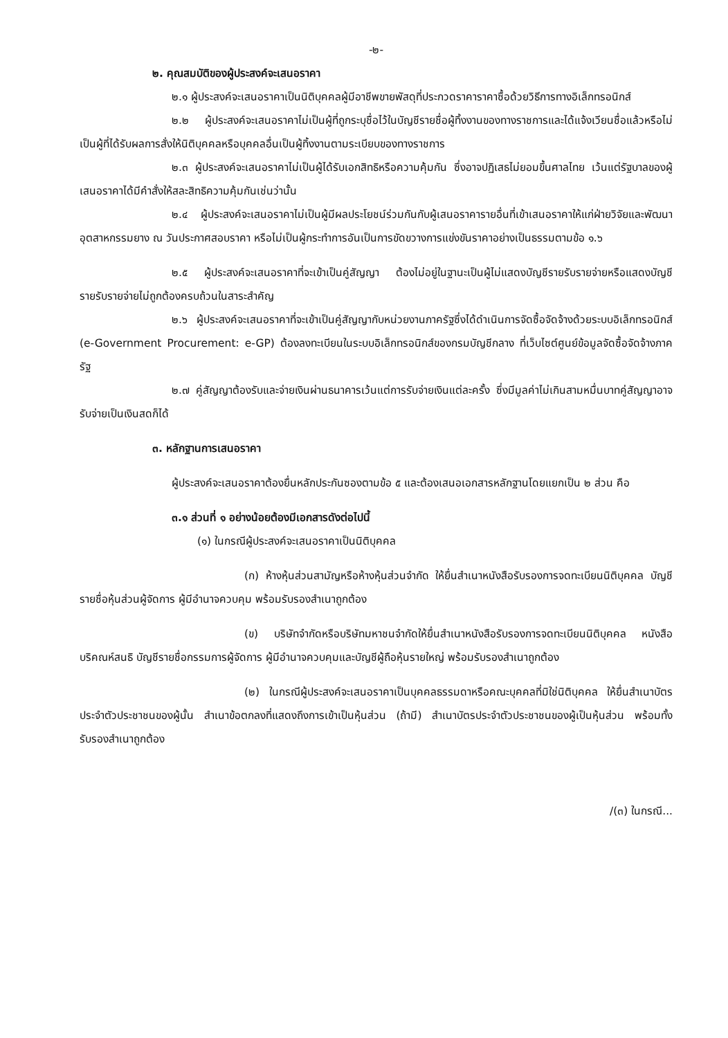-๒-
๒. คุณสมบัติของผู้ประสงค์จะเสนอราคา
๒.๑ ผู้ประสงค์จะเสนอราคาเป็นนิติบุคคลผู้มีอาชีพขายพัสดุที่ประกวดราคาราคาซื้อด้วยวิธีการทางอิเล็กทรอนิกส์
๒.๒ ผู้ประสงค์จะเสนอราคาไม่เป็นผู้ที่ถูกระบุชื่อไว้ในบัญชีรายชื่อผู้ทิ้งงานของทางราชการและได้แจ้งเวียนชื่อแล้วหรือไม่เป็นผู้ที่ได้รับผลการสั่งให้นิติบุคคลหรือบุคคลอื่นเป็นผู้ทิ้งงานตามระเบียบของทางราชการ
๒.๓ ผู้ประสงค์จะเสนอราคาไม่เป็นผู้ได้รับเอกสิทธิหรือความคุ้มกัน ซึ่งอาจปฏิเสธไม่ยอมขึ้นศาลไทย เว้นแต่รัฐบาลของผู้เสนอราคาได้มีคำสั่งให้สละสิทธิความคุ้มกันเช่นว่านั้น
๒.๔ ผู้ประสงค์จะเสนอราคาไม่เป็นผู้มีผลประโยชน์ร่วมกันกับผู้เสนอราคารายอื่นที่เข้าเสนอราคาให้แก่ฝ่ายวิจัยและพัฒนาอุตสาหกรรมยาง ณ วันประกาศสอบราคา หรือไม่เป็นผู้กระทำการอันเป็นการขัดขวางการแข่งขันราคาอย่างเป็นธรรมตามข้อ ๑.๖
๒.๕ ผู้ประสงค์จะเสนอราคาที่จะเข้าเป็นคู่สัญญา ต้องไม่อยู่ในฐานะเป็นผู้ไม่แสดงบัญชีรายรับรายจ่ายหรือแสดงบัญชีรายรับรายจ่ายไม่ถูกต้องครบถ้วนในสาระสำคัญ
๒.๖ ผู้ประสงค์จะเสนอราคาที่จะเข้าเป็นคู่สัญญากับหน่วยงานภาครัฐซึ่งได้ดำเนินการจัดซื้อจัดจ้างด้วยระบบอิเล็กทรอนิกส์ (e-Government Procurement: e-GP) ต้องลงทะเบียนในระบบอิเล็กทรอนิกส์ของกรมบัญชีกลาง ที่เว็บไซต์ศูนย์ข้อมูลจัดซื้อจัดจ้างภาครัฐ
๒.๗ คู่สัญญาต้องรับและจ่ายเงินผ่านธนาคารเว้นแต่การรับจ่ายเงินแต่ละครั้ง ซึ่งมีมูลค่าไม่เกินสามหมื่นบาทคู่สัญญาอาจรับจ่ายเป็นเงินสดก็ได้
๓. หลักฐานการเสนอราคา
ผู้ประสงค์จะเสนอราคาต้องยื่นหลักประกันซองตามข้อ ๕ และต้องเสนอเอกสารหลักฐานโดยแยกเป็น ๒ ส่วน คือ
๓.๑ ส่วนที่ ๑ อย่างน้อยต้องมีเอกสารดังต่อไปนี้
(๑) ในกรณีผู้ประสงค์จะเสนอราคาเป็นนิติบุคคล
(ก) ห้างหุ้นส่วนสามัญหรือห้างหุ้นส่วนจำกัด ให้ยื่นสำเนาหนังสือรับรองการจดทะเบียนนิติบุคคล บัญชีรายชื่อหุ้นส่วนผู้จัดการ ผู้มีอำนาจควบคุม พร้อมรับรองสำเนาถูกต้อง
(ข) บริษัทจำกัดหรือบริษัทมหาชนจำกัดให้ยื่นสำเนาหนังสือรับรองการจดทะเบียนนิติบุคคล หนังสือบริคณห์สนธิ บัญชีรายชื่อกรรมการผู้จัดการ ผู้มีอำนาจควบคุมและบัญชีผู้ถือหุ้นรายใหญ่ พร้อมรับรองสำเนาถูกต้อง
(๒) ในกรณีผู้ประสงค์จะเสนอราคาเป็นบุคคลธรรมดาหรือคณะบุคคลที่มิใช่นิติบุคคล ให้ยื่นสำเนาบัตรประจำตัวประชาชนของผู้นั้น สำเนาข้อตกลงที่แสดงถึงการเข้าเป็นหุ้นส่วน (ถ้ามี) สำเนาบัตรประจำตัวประชาชนของผู้เป็นหุ้นส่วน พร้อมทั้งรับรองสำเนาถูกต้อง
/(๓) ในกรณี...